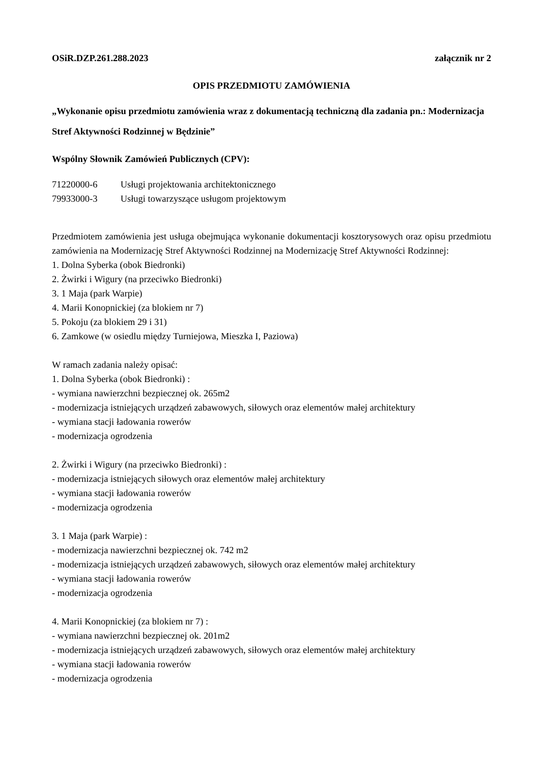OSiR.DZP.261.288.2023 załącznik nr 2
OPIS PRZEDMIOTU ZAMÓWIENIA
„Wykonanie opisu przedmiotu zamówienia wraz z dokumentacją techniczną dla zadania pn.: Modernizacja Stref Aktywności Rodzinnej w Będzinie”
Wspólny Słownik Zamówień Publicznych (CPV):
71220000-6 Usługi projektowania architektonicznego
79933000-3 Usługi towarzyszące usługom projektowym
Przedmiotem zamówienia jest usługa obejmująca wykonanie dokumentacji kosztorysowych oraz opisu przedmiotu zamówienia na Modernizację Stref Aktywności Rodzinnej na Modernizację Stref Aktywności Rodzinnej:
1. Dolna Syberka (obok Biedronki)
2. Żwirki i Wigury (na przeciwko Biedronki)
3. 1 Maja (park Warpie)
4. Marii Konopnickiej (za blokiem nr 7)
5. Pokoju (za blokiem 29 i 31)
6. Zamkowe (w osiedlu między Turniejowa, Mieszka I, Paziowa)
W ramach zadania należy opisać:
1. Dolna Syberka (obok Biedronki) :
- wymiana nawierzchni bezpiecznej ok. 265m2
- modernizacja istniejących urządzeń zabawowych, siłowych oraz elementów małej architektury
- wymiana stacji ładowania rowerów
- modernizacja ogrodzenia
2. Żwirki i Wigury (na przeciwko Biedronki) :
- modernizacja istniejących siłowych oraz elementów małej architektury
- wymiana stacji ładowania rowerów
- modernizacja ogrodzenia
3. 1 Maja (park Warpie) :
- modernizacja nawierzchni bezpiecznej ok. 742 m2
- modernizacja istniejących urządzeń zabawowych, siłowych oraz elementów małej architektury
- wymiana stacji ładowania rowerów
- modernizacja ogrodzenia
4. Marii Konopnickiej (za blokiem nr 7) :
- wymiana nawierzchni bezpiecznej ok. 201m2
- modernizacja istniejących urządzeń zabawowych, siłowych oraz elementów małej architektury
- wymiana stacji ładowania rowerów
- modernizacja ogrodzenia